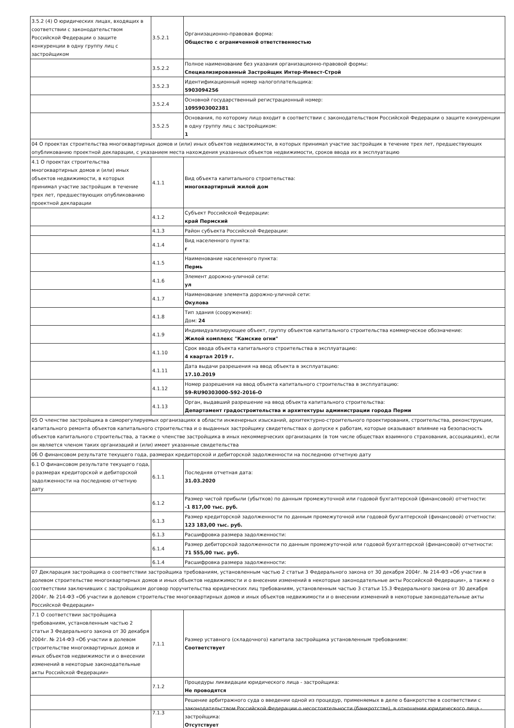| 3.5.2 (4) О юридических лицах, входящих в соответствии с законодательством Российской Федерации о защите конкуренции в одну группу лиц с застройщиком | 3.5.2.1 | Организационно-правовая форма: Общество с ограниченной ответственностью |
| | 3.5.2.2 | Полное наименование без указания организационно-правовой формы: Специализированный Застройщик Интер-Инвест-Строй |
| | 3.5.2.3 | Идентификационный номер налогоплательщика: 5903094256 |
| | 3.5.2.4 | Основной государственный регистрационный номер: 1095903002381 |
| | 3.5.2.5 | Основания, по которому лицо входит в соответствии с законодательством Российской Федерации о защите конкуренции в одну группу лиц с застройщиком: 1 |
| 04 О проектах строительства многоквартирных домов и (или) иных объектов недвижимости, в которых принимал участие застройщик в течение трех лет, предшествующих опубликованию проектной декларации, с указанием места нахождения указанных объектов недвижимости, сроков ввода их в эксплуатацию | | |
| 4.1 О проектах строительства многоквартирных домов и (или) иных объектов недвижимости, в которых принимал участие застройщик в течение трех лет, предшествующих опубликованию проектной декларации | 4.1.1 | Вид объекта капитального строительства: многоквартирный жилой дом |
| | 4.1.2 | Субъект Российской Федерации: край Пермский |
| | 4.1.3 | Район субъекта Российской Федерации: |
| | 4.1.4 | Вид населенного пункта: г |
| | 4.1.5 | Наименование населенного пункта: Пермь |
| | 4.1.6 | Элемент дорожно-уличной сети: ул |
| | 4.1.7 | Наименование элемента дорожно-уличной сети: Окулова |
| | 4.1.8 | Тип здания (сооружения): Дом: 24 |
| | 4.1.9 | Индивидуализирующее объект, группу объектов капитального строительства коммерческое обозначение: Жилой комплекс "Камские огни" |
| | 4.1.10 | Срок ввода объекта капитального строительства в эксплуатацию: 4 квартал 2019 г. |
| | 4.1.11 | Дата выдачи разрешения на ввод объекта в эксплуатацию: 17.10.2019 |
| | 4.1.12 | Номер разрешения на ввод объекта капитального строительства в эксплуатацию: 59-RU90303000-592-2016-О |
| | 4.1.13 | Орган, выдавший разрешение на ввод объекта капитального строительства: Департамент градостроительства и архитектуры администрации города Перми |
| 05 О членстве застройщика в саморегулируемых организациях в области инженерных изысканий, архитектурно-строительного проектирования, строительства, реконструкции, капитального ремонта объектов капитального строительства и о выданных застройщику свидетельствах о допуске к работам, которые оказывают влияние на безопасность объектов капитального строительства, а также о членстве застройщика в иных некоммерческих организациях (в том числе обществах взаимного страхования, ассоциациях), если он является членом таких организаций и (или) имеет указанные свидетельства | | |
| 06 О финансовом результате текущего года, размерах кредиторской и дебиторской задолженности на последнюю отчетную дату | | |
| 6.1 О финансовом результате текущего года, о размерах кредиторской и дебиторской задолженности на последнюю отчетную дату | 6.1.1 | Последняя отчетная дата: 31.03.2020 |
| | 6.1.2 | Размер чистой прибыли (убытков) по данным промежуточной или годовой бухгалтерской (финансовой) отчетности: -1 817,00 тыс. руб. |
| | 6.1.3 | Размер кредиторской задолженности по данным промежуточной или годовой бухгалтерской (финансовой) отчетности: 123 183,00 тыс. руб. |
| | 6.1.3 | Расшифровка размера задолженности: |
| | 6.1.4 | Размер дебиторской задолженности по данным промежуточной или годовой бухгалтерской (финансовой) отчетности: 71 555,00 тыс. руб. |
| | 6.1.4 | Расшифровка размера задолженности: |
| 07 Декларация застройщика о соответствии застройщика требованиям, установленным частью 2 статьи 3 Федерального закона от 30 декабря 2004г. № 214-ФЗ «Об участии в долевом строительстве многоквартирных домов и иных объектов недвижимости и о внесении изменений в некоторые законодательные акты Российской Федерации», а также о соответствии заключивших с застройщиком договор поручительства юридических лиц требованиям, установленным частью 3 статьи 15.3 Федерального закона от 30 декабря 2004г. № 214-ФЗ «Об участии в долевом строительстве многоквартирных домов и иных объектов недвижимости и о внесении изменений в некоторые законодательные акты Российской Федерации» | | |
| 7.1 О соответствии застройщика требованиям, установленным частью 2 статьи 3 Федерального закона от 30 декабря 2004г. № 214-ФЗ «Об участии в долевом строительстве многоквартирных домов и иных объектов недвижимости и о внесении изменений в некоторые законодательные акты Российской Федерации» | 7.1.1 | Размер уставного (складочного) капитала застройщика установленным требованиям: Соответствует |
| | 7.1.2 | Процедуры ликвидации юридического лица - застройщика: Не проводятся |
| | 7.1.3 | Решение арбитражного суда о введении одной из процедур, применяемых в деле о банкротстве в соответствии с законодательством Российской Федерации о несостоятельности (банкротстве), в отношении юридического лица - застройщика: Отсутствует |